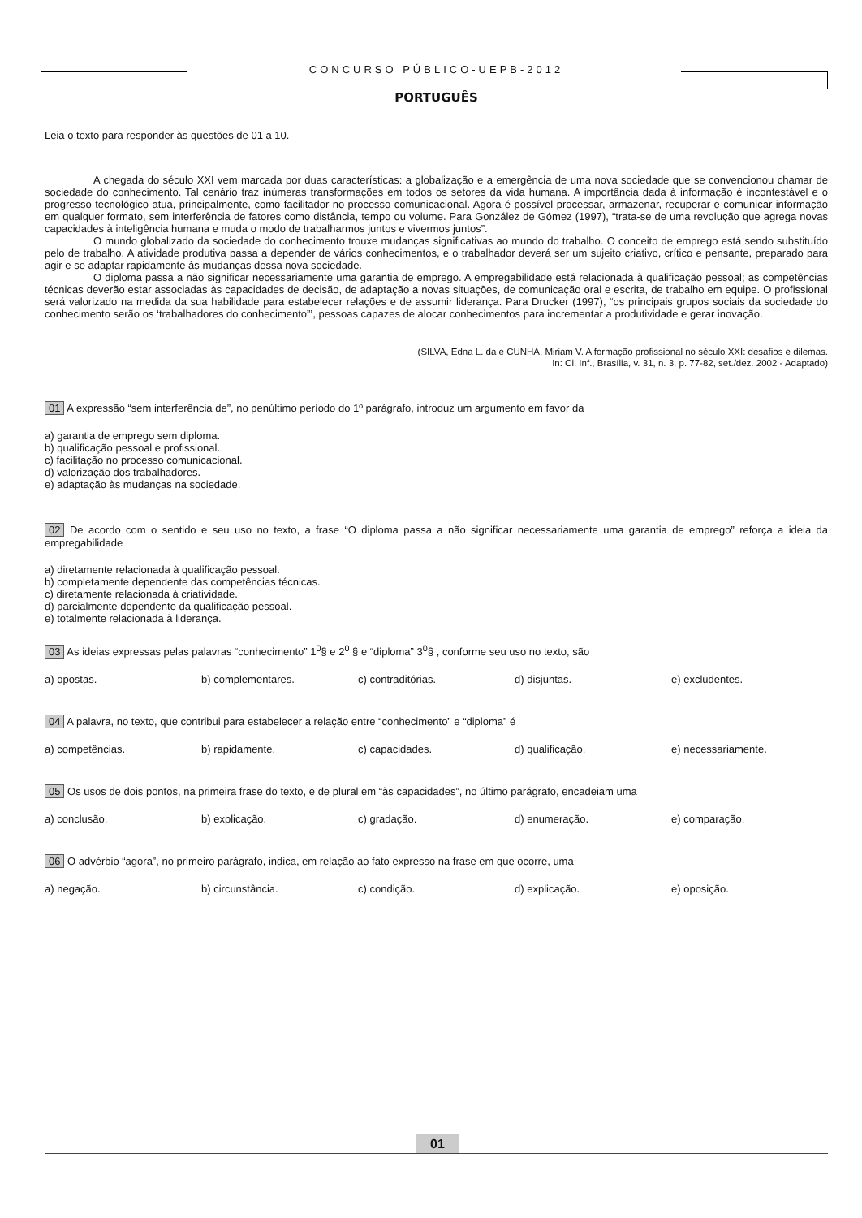CONCURSO PÚBLICO-UEPB-2012
PORTUGUÊS
Leia o texto para responder às questões de 01 a 10.
A chegada do século XXI vem marcada por duas características: a globalização e a emergência de uma nova sociedade que se convencionou chamar de sociedade do conhecimento. Tal cenário traz inúmeras transformações em todos os setores da vida humana. A importância dada à informação é incontestável e o progresso tecnológico atua, principalmente, como facilitador no processo comunicacional. Agora é possível processar, armazenar, recuperar e comunicar informação em qualquer formato, sem interferência de fatores como distância, tempo ou volume. Para González de Gómez (1997), “trata-se de uma revolução que agrega novas capacidades à inteligência humana e muda o modo de trabalharmos juntos e vivermos juntos”.
O mundo globalizado da sociedade do conhecimento trouxe mudanças significativas ao mundo do trabalho. O conceito de emprego está sendo substituído pelo de trabalho. A atividade produtiva passa a depender de vários conhecimentos, e o trabalhador deverá ser um sujeito criativo, crítico e pensante, preparado para agir e se adaptar rapidamente às mudanças dessa nova sociedade.
O diploma passa a não significar necessariamente uma garantia de emprego. A empregabilidade está relacionada à qualificação pessoal; as competências técnicas deverão estar associadas às capacidades de decisão, de adaptação a novas situações, de comunicação oral e escrita, de trabalho em equipe. O profissional será valorizado na medida da sua habilidade para estabelecer relações e de assumir liderança. Para Drucker (1997), “os principais grupos sociais da sociedade do conhecimento serão os ‘trabalhadores do conhecimento”’, pessoas capazes de alocar conhecimentos para incrementar a produtividade e gerar inovação.
(SILVA, Edna L. da e CUNHA, Miriam V. A formação profissional no século XXI: desafios e dilemas.
In: Ci. Inf., Brasília, v. 31, n. 3, p. 77-82, set./dez. 2002 - Adaptado)
01 A expressão “sem interferência de”, no penúltimo período do 1º parágrafo, introduz um argumento em favor da
a) garantia de emprego sem diploma.
b) qualificação pessoal e profissional.
c) facilitação no processo comunicacional.
d) valorização dos trabalhadores.
e) adaptação às mudanças na sociedade.
02 De acordo com o sentido e seu uso no texto, a frase “O diploma passa a não significar necessariamente uma garantia de emprego” reforça a ideia da empregabilidade
a) diretamente relacionada à qualificação pessoal.
b) completamente dependente das competências técnicas.
c) diretamente relacionada à criatividade.
d) parcialmente dependente da qualificação pessoal.
e) totalmente relacionada à liderança.
03 As ideias expressas pelas palavras “conhecimento” 1<sup>0</sup>§ e 2<sup>0</sup> § e “diploma” 3<sup>0</sup>§ , conforme seu uso no texto, são
a) opostas. b) complementares. c) contraditórias. d) disjuntas. e) excludentes.
04 A palavra, no texto, que contribui para estabelecer a relação entre “conhecimento” e “diploma” é
a) competências. b) rapidamente. c) capacidades. d) qualificação. e) necessariamente.
05 Os usos de dois pontos, na primeira frase do texto, e de plural em “às capacidades”, no último parágrafo, encadeiam uma
a) conclusão. b) explicação. c) gradação. d) enumeração. e) comparação.
06 O advérbio “agora”, no primeiro parágrafo, indica, em relação ao fato expresso na frase em que ocorre, uma
a) negação. b) circunstância. c) condição. d) explicação. e) oposição.
01